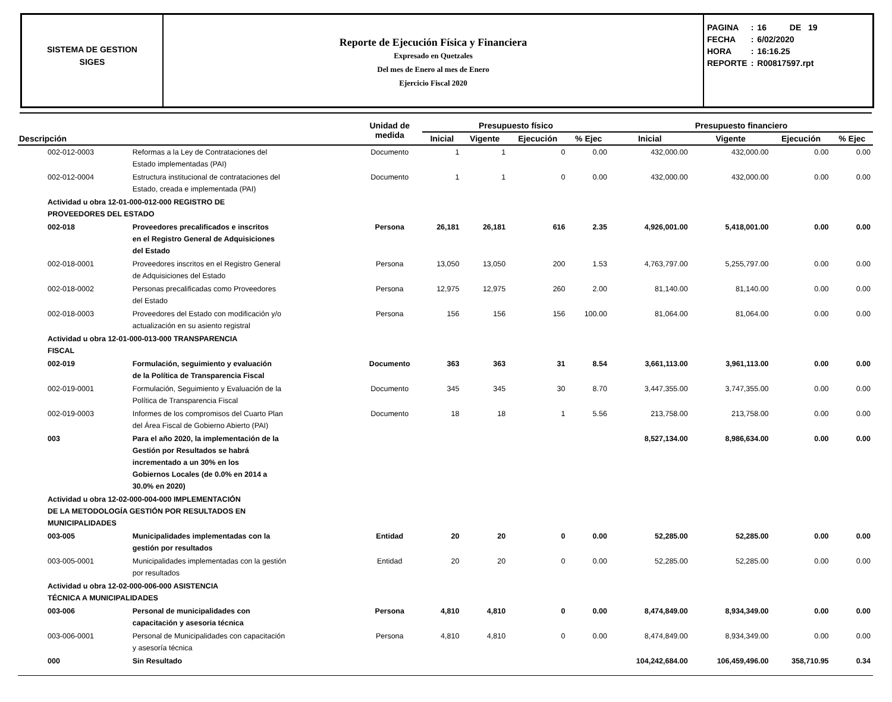SISTEMA DE GESTION
SIGES
Reporte de Ejecución Física y Financiera
Expresado en Quetzales
Del mes de Enero al mes de Enero
Ejercicio Fiscal 2020
| PAGINA | : | 16 DE 19 |
| FECHA | : | 6/02/2020 |
| HORA | : | 16:16.25 |
| REPORTE | : | R00817597.rpt |
| Descripción | | Unidad de medida | Presupuesto físico | | | | Presupuesto financiero | | | |
| --- | --- | --- | --- | --- | --- | --- | --- | --- | --- | --- |
| | | | Inicial | Vigente | Ejecución | % Ejec | Inicial | Vigente | Ejecución | % Ejec |
| 002-012-0003 | Reformas a la Ley de Contrataciones del Estado implementadas (PAI) | Documento | 1 | 1 | 0 | 0.00 | 432,000.00 | 432,000.00 | 0.00 | 0.00 |
| 002-012-0004 | Estructura institucional de contrataciones del Estado, creada e implementada (PAI) | Documento | 1 | 1 | 0 | 0.00 | 432,000.00 | 432,000.00 | 0.00 | 0.00 |
| Actividad u obra 12-01-000-012-000 REGISTRO DE PROVEEDORES DEL ESTADO | | | | | | | | | | |
| 002-018 | Proveedores precalificados e inscritos en el Registro General de Adquisiciones del Estado | Persona | 26,181 | 26,181 | 616 | 2.35 | 4,926,001.00 | 5,418,001.00 | 0.00 | 0.00 |
| 002-018-0001 | Proveedores inscritos en el Registro General de Adquisiciones del Estado | Persona | 13,050 | 13,050 | 200 | 1.53 | 4,763,797.00 | 5,255,797.00 | 0.00 | 0.00 |
| 002-018-0002 | Personas precalificadas como Proveedores del Estado | Persona | 12,975 | 12,975 | 260 | 2.00 | 81,140.00 | 81,140.00 | 0.00 | 0.00 |
| 002-018-0003 | Proveedores del Estado con modificación y/o actualización en su asiento registral | Persona | 156 | 156 | 156 | 100.00 | 81,064.00 | 81,064.00 | 0.00 | 0.00 |
| Actividad u obra 12-01-000-013-000 TRANSPARENCIA FISCAL | | | | | | | | | | |
| 002-019 | Formulación, seguimiento y evaluación de la Política de Transparencia Fiscal | Documento | 363 | 363 | 31 | 8.54 | 3,661,113.00 | 3,961,113.00 | 0.00 | 0.00 |
| 002-019-0001 | Formulación, Seguimiento y Evaluación de la Política de Transparencia Fiscal | Documento | 345 | 345 | 30 | 8.70 | 3,447,355.00 | 3,747,355.00 | 0.00 | 0.00 |
| 002-019-0003 | Informes de los compromisos del Cuarto Plan del Área Fiscal de Gobierno Abierto (PAI) | Documento | 18 | 18 | 1 | 5.56 | 213,758.00 | 213,758.00 | 0.00 | 0.00 |
| 003 | Para el año 2020, la implementación de la Gestión por Resultados se habrá incrementado a un 30% en los Gobiernos Locales (de 0.0% en 2014 a 30.0% en 2020) | | | | | | 8,527,134.00 | 8,986,634.00 | 0.00 | 0.00 |
| Actividad u obra 12-02-000-004-000 IMPLEMENTACIÓN DE LA METODOLOGÍA GESTIÓN POR RESULTADOS EN MUNICIPALIDADES | | | | | | | | | | |
| 003-005 | Municipalidades implementadas con la gestión por resultados | Entidad | 20 | 20 | 0 | 0.00 | 52,285.00 | 52,285.00 | 0.00 | 0.00 |
| 003-005-0001 | Municipalidades implementadas con la gestión por resultados | Entidad | 20 | 20 | 0 | 0.00 | 52,285.00 | 52,285.00 | 0.00 | 0.00 |
| Actividad u obra 12-02-000-006-000 ASISTENCIA TÉCNICA A MUNICIPALIDADES | | | | | | | | | | |
| 003-006 | Personal de municipalidades con capacitación y asesoria técnica | Persona | 4,810 | 4,810 | 0 | 0.00 | 8,474,849.00 | 8,934,349.00 | 0.00 | 0.00 |
| 003-006-0001 | Personal de Municipalidades con capacitación y asesoría técnica | Persona | 4,810 | 4,810 | 0 | 0.00 | 8,474,849.00 | 8,934,349.00 | 0.00 | 0.00 |
| 000 | Sin Resultado | | | | | | 104,242,684.00 | 106,459,496.00 | 358,710.95 | 0.34 |